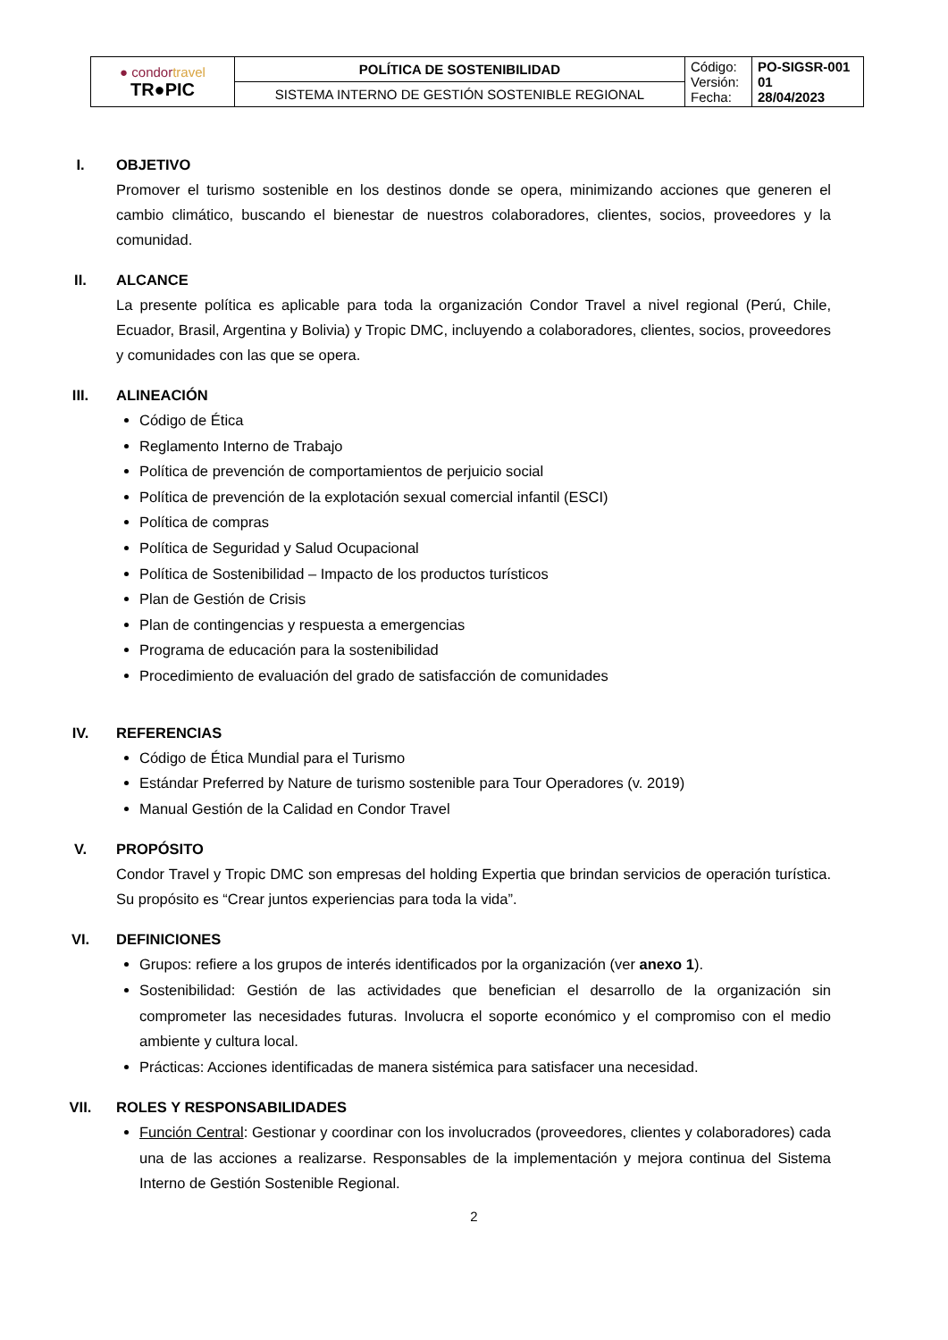| ● condor travel TR●PIC | POLÍTICA DE SOSTENIBILIDAD | Código: Versión: Fecha: | PO-SIGSR-001 01 28/04/2023 |
| | SISTEMA INTERNO DE GESTIÓN SOSTENIBLE REGIONAL | | |
I. OBJETIVO
Promover el turismo sostenible en los destinos donde se opera, minimizando acciones que generen el cambio climático, buscando el bienestar de nuestros colaboradores, clientes, socios, proveedores y la comunidad.
II. ALCANCE
La presente política es aplicable para toda la organización Condor Travel a nivel regional (Perú, Chile, Ecuador, Brasil, Argentina y Bolivia) y Tropic DMC, incluyendo a colaboradores, clientes, socios, proveedores y comunidades con las que se opera.
III. ALINEACIÓN
Código de Ética
Reglamento Interno de Trabajo
Política de prevención de comportamientos de perjuicio social
Política de prevención de la explotación sexual comercial infantil (ESCI)
Política de compras
Política de Seguridad y Salud Ocupacional
Política de Sostenibilidad – Impacto de los productos turísticos
Plan de Gestión de Crisis
Plan de contingencias y respuesta a emergencias
Programa de educación para la sostenibilidad
Procedimiento de evaluación del grado de satisfacción de comunidades
IV. REFERENCIAS
Código de Ética Mundial para el Turismo
Estándar Preferred by Nature de turismo sostenible para Tour Operadores (v. 2019)
Manual Gestión de la Calidad en Condor Travel
V. PROPÓSITO
Condor Travel y Tropic DMC son empresas del holding Expertia que brindan servicios de operación turística. Su propósito es “Crear juntos experiencias para toda la vida”.
VI. DEFINICIONES
Grupos: refiere a los grupos de interés identificados por la organización (ver anexo 1).
Sostenibilidad: Gestión de las actividades que benefician el desarrollo de la organización sin comprometer las necesidades futuras. Involucra el soporte económico y el compromiso con el medio ambiente y cultura local.
Prácticas: Acciones identificadas de manera sistémica para satisfacer una necesidad.
VII. ROLES Y RESPONSABILIDADES
Función Central: Gestionar y coordinar con los involucrados (proveedores, clientes y colaboradores) cada una de las acciones a realizarse. Responsables de la implementación y mejora continua del Sistema Interno de Gestión Sostenible Regional.
2